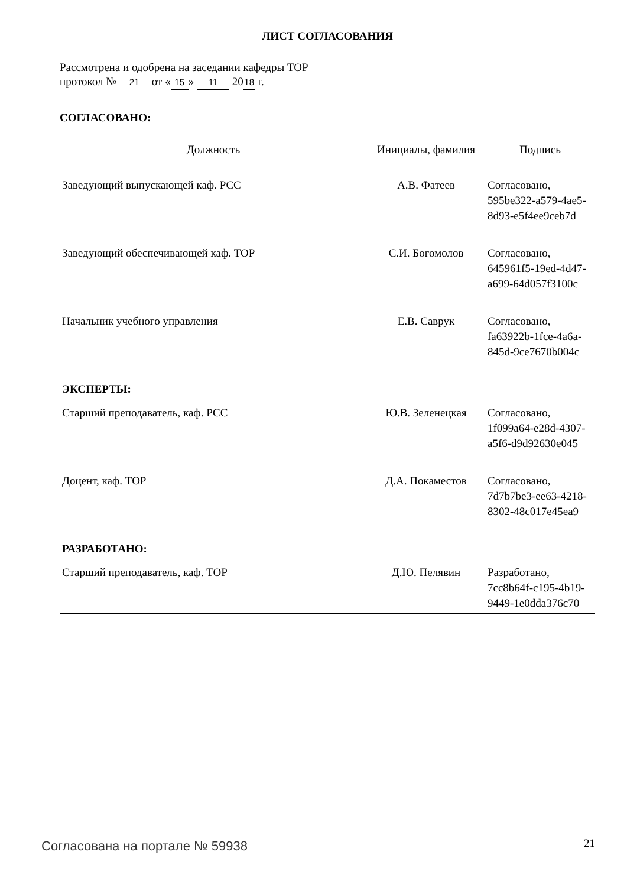ЛИСТ СОГЛАСОВАНИЯ
Рассмотрена и одобрена на заседании кафедры ТОР
протокол № 21 от « 15 » 11 20 18 г.
СОГЛАСОВАНО:
| Должность | Инициалы, фамилия | Подпись |
| --- | --- | --- |
| Заведующий выпускающей каф. РСС | А.В. Фатеев | Согласовано, 595be322-a579-4ae5- 8d93-e5f4ee9ceb7d |
| Заведующий обеспечивающей каф. ТОР | С.И. Богомолов | Согласовано, 645961f5-19ed-4d47- a699-64d057f3100c |
| Начальник учебного управления | Е.В. Саврук | Согласовано, fa63922b-1fce-4a6a- 845d-9ce7670b004c |
| ЭКСПЕРТЫ: | | |
| Старший преподаватель, каф. РСС | Ю.В. Зеленецкая | Согласовано, 1f099a64-e28d-4307- a5f6-d9d92630e045 |
| Доцент, каф. ТОР | Д.А. Покаместов | Согласовано, 7d7b7be3-ee63-4218- 8302-48c017e45ea9 |
| РАЗРАБОТАНО: | | |
| Старший преподаватель, каф. ТОР | Д.Ю. Пелявин | Разработано, 7cc8b64f-c195-4b19- 9449-1e0dda376c70 |
Согласована на портале № 59938 21